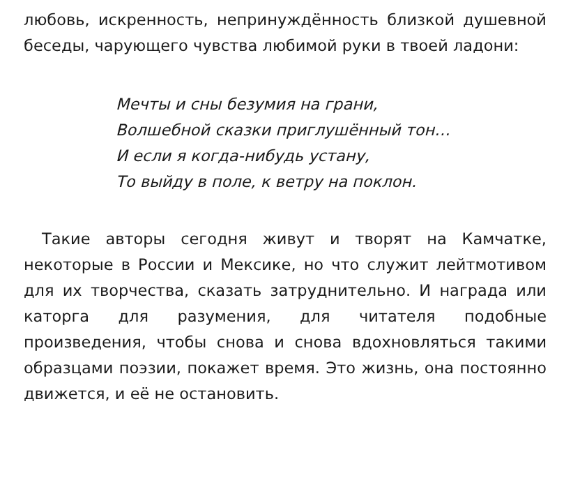любовь, искренность, непринуждённость близкой душевной беседы, чарующего чувства любимой руки в твоей ладони:
Мечты и сны безумия на грани,
Волшебной сказки приглушённый тон…
И если я когда-нибудь устану,
То выйду в поле, к ветру на поклон.
Такие авторы сегодня живут и творят на Камчатке, некоторые в России и Мексике, но что служит лейтмотивом для их творчества, сказать затруднительно. И награда или каторга для разумения, для читателя подобные произведения, чтобы снова и снова вдохновляться такими образцами поэзии, покажет время. Это жизнь, она постоянно движется, и её не остановить.